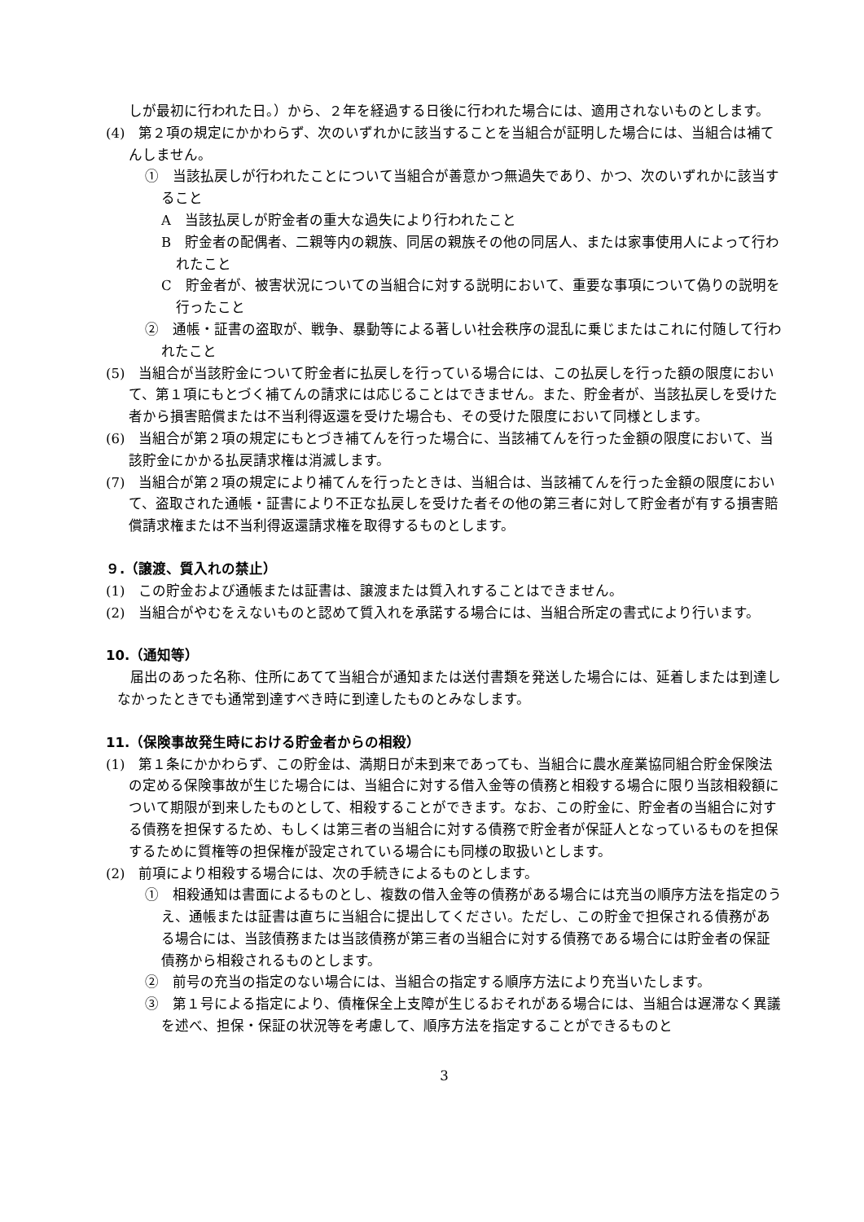しが最初に行われた日。）から、２年を経過する日後に行われた場合には、適用されないものとします。
(4)　第２項の規定にかかわらず、次のいずれかに該当することを当組合が証明した場合には、当組合は補てんしません。
①　当該払戻しが行われたことについて当組合が善意かつ無過失であり、かつ、次のいずれかに該当すること
A　当該払戻しが貯金者の重大な過失により行われたこと
B　貯金者の配偶者、二親等内の親族、同居の親族その他の同居人、または家事使用人によって行われたこと
C　貯金者が、被害状況についての当組合に対する説明において、重要な事項について偽りの説明を行ったこと
②　通帳・証書の盗取が、戦争、暴動等による著しい社会秩序の混乱に乗じまたはこれに付随して行われたこと
(5)　当組合が当該貯金について貯金者に払戻しを行っている場合には、この払戻しを行った額の限度において、第１項にもとづく補てんの請求には応じることはできません。また、貯金者が、当該払戻しを受けた者から損害賠償または不当利得返還を受けた場合も、その受けた限度において同様とします。
(6)　当組合が第２項の規定にもとづき補てんを行った場合に、当該補てんを行った金額の限度において、当該貯金にかかる払戻請求権は消滅します。
(7)　当組合が第２項の規定により補てんを行ったときは、当組合は、当該補てんを行った金額の限度において、盗取された通帳・証書により不正な払戻しを受けた者その他の第三者に対して貯金者が有する損害賠償請求権または不当利得返還請求権を取得するものとします。
９.（譲渡、質入れの禁止）
(1)　この貯金および通帳または証書は、譲渡または質入れすることはできません。
(2)　当組合がやむをえないものと認めて質入れを承諾する場合には、当組合所定の書式により行います。
10.（通知等）
届出のあった名称、住所にあてて当組合が通知または送付書類を発送した場合には、延着しまたは到達しなかったときでも通常到達すべき時に到達したものとみなします。
11.（保険事故発生時における貯金者からの相殺）
(1)　第１条にかかわらず、この貯金は、満期日が未到来であっても、当組合に農水産業協同組合貯金保険法の定める保険事故が生じた場合には、当組合に対する借入金等の債務と相殺する場合に限り当該相殺額について期限が到来したものとして、相殺することができます。なお、この貯金に、貯金者の当組合に対する債務を担保するため、もしくは第三者の当組合に対する債務で貯金者が保証人となっているものを担保するために質権等の担保権が設定されている場合にも同様の取扱いとします。
(2)　前項により相殺する場合には、次の手続きによるものとします。
①　相殺通知は書面によるものとし、複数の借入金等の債務がある場合には充当の順序方法を指定のうえ、通帳または証書は直ちに当組合に提出してください。ただし、この貯金で担保される債務がある場合には、当該債務または当該債務が第三者の当組合に対する債務である場合には貯金者の保証債務から相殺されるものとします。
②　前号の充当の指定のない場合には、当組合の指定する順序方法により充当いたします。
③　第１号による指定により、債権保全上支障が生じるおそれがある場合には、当組合は遅滞なく異議を述べ、担保・保証の状況等を考慮して、順序方法を指定することができるものと
3